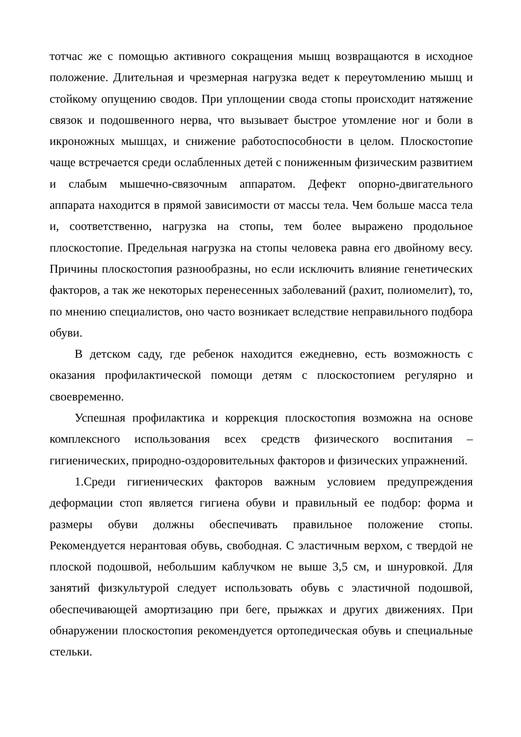тотчас же с помощью активного сокращения мышц возвращаются в исходное положение. Длительная и чрезмерная нагрузка ведет к переутомлению мышц и стойкому опущению сводов. При уплощении свода стопы происходит натяжение связок и подошвенного нерва, что вызывает быстрое утомление ног и боли в икроножных мышцах, и снижение работоспособности в целом. Плоскостопие чаще встречается среди ослабленных детей с пониженным физическим развитием и слабым мышечно-связочным аппаратом. Дефект опорно-двигательного аппарата находится в прямой зависимости от массы тела. Чем больше масса тела и, соответственно, нагрузка на стопы, тем более выражено продольное плоскостопие. Предельная нагрузка на стопы человека равна его двойному весу. Причины плоскостопия разнообразны, но если исключить влияние генетических факторов, а так же некоторых перенесенных заболеваний (рахит, полиомелит), то, по мнению специалистов, оно часто возникает вследствие неправильного подбора обуви.
В детском саду, где ребенок находится ежедневно, есть возможность с оказания профилактической помощи детям с плоскостопием регулярно и своевременно.
Успешная профилактика и коррекция плоскостопия возможна на основе комплексного использования всех средств физического воспитания – гигиенических, природно-оздоровительных факторов и физических упражнений.
1.Среди гигиенических факторов важным условием предупреждения деформации стоп является гигиена обуви и правильный ее подбор: форма и размеры обуви должны обеспечивать правильное положение стопы. Рекомендуется нерантовая обувь, свободная. С эластичным верхом, с твердой не плоской подошвой, небольшим каблучком не выше 3,5 см, и шнуровкой. Для занятий физкультурой следует использовать обувь с эластичной подошвой, обеспечивающей амортизацию при беге, прыжках и других движениях. При обнаружении плоскостопия рекомендуется ортопедическая обувь и специальные стельки.